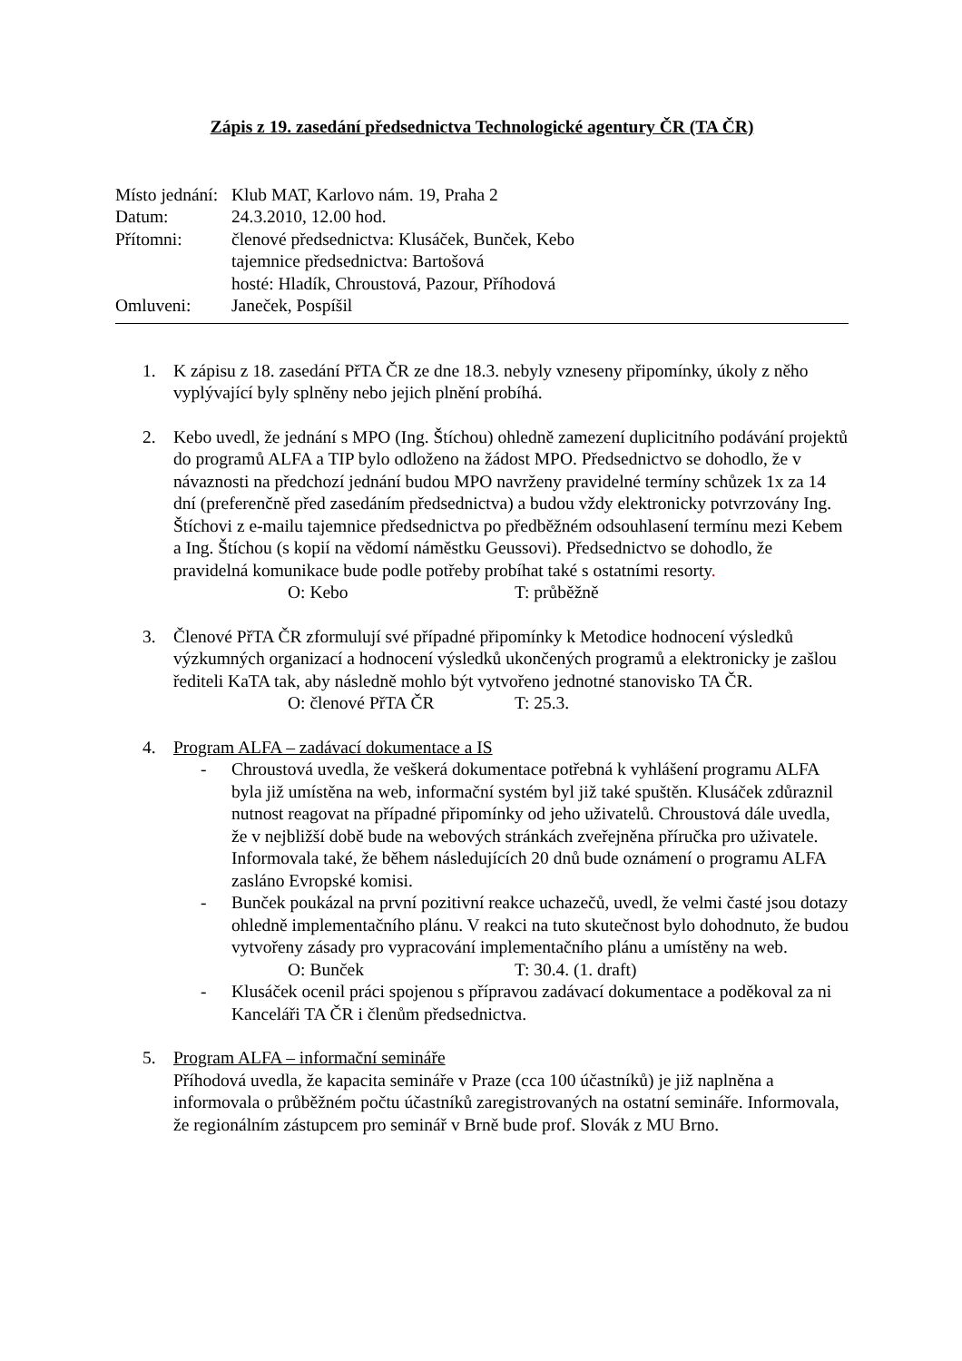Zápis z 19. zasedání předsednictva Technologické agentury ČR (TA ČR)
| Místo jednání: | Klub MAT, Karlovo nám. 19, Praha 2 |
| Datum: | 24.3.2010, 12.00 hod. |
| Přítomni: | členové předsednictva: Klusáček, Bunček, Kebo tajemnice předsednictva: Bartošová hosté: Hladík, Chroustová, Pazour, Příhodová |
| Omluveni: | Janeček, Pospíšil |
1. K zápisu z 18. zasedání PřTA ČR ze dne 18.3. nebyly vzneseny připomínky, úkoly z něho vyplývající byly splněny nebo jejich plnění probíhá.
2. Kebo uvedl, že jednání s MPO (Ing. Štíchou) ohledně zamezení duplicitního podávání projektů do programů ALFA a TIP bylo odloženo na žádost MPO. Předsednictvo se dohodlo, že v návaznosti na předchozí jednání budou MPO navrženy pravidelné termíny schůzek 1x za 14 dní (preferenčně před zasedáním předsednictva) a budou vždy elektronicky potvrzovány Ing. Štíchovi z e-mailu tajemnice předsednictva po předběžném odsouhlasení termínu mezi Kebem a Ing. Štíchou (s kopií na vědomí náměstku Geussovi). Předsednictvo se dohodlo, že pravidelná komunikace bude podle potřeby probíhat také s ostatními resorty.
O: Kebo T: průběžně
3. Členové PřTA ČR zformulují své případné připomínky k Metodice hodnocení výsledků výzkumných organizací a hodnocení výsledků ukončených programů a elektronicky je zašlou řediteli KaTA tak, aby následně mohlo být vytvořeno jednotné stanovisko TA ČR.
O: členové PřTA ČR T: 25.3.
4. Program ALFA – zadávací dokumentace a IS
- Chroustová uvedla, že veškerá dokumentace potřebná k vyhlášení programu ALFA byla již umístěna na web, informační systém byl již také spuštěn. Klusáček zdůraznil nutnost reagovat na případné připomínky od jeho uživatelů. Chroustová dále uvedla, že v nejbližší době bude na webových stránkách zveřejněna příručka pro uživatele. Informovala také, že během následujících 20 dnů bude oznámení o programu ALFA zasláno Evropské komisi.
- Bunček poukázal na první pozitivní reakce uchazečů, uvedl, že velmi časté jsou dotazy ohledně implementačního plánu. V reakci na tuto skutečnost bylo dohodnuto, že budou vytvořeny zásady pro vypracování implementačního plánu a umístěny na web.
O: Bunček T: 30.4. (1. draft)
- Klusáček ocenil práci spojenou s přípravou zadávací dokumentace a poděkoval za ni Kanceláři TA ČR i členům předsednictva.
5. Program ALFA – informační semináře
Příhodová uvedla, že kapacita semináře v Praze (cca 100 účastníků) je již naplněna a informovala o průběžném počtu účastníků zaregistrovaných na ostatní semináře. Informovala, že regionálním zástupcem pro seminář v Brně bude prof. Slovák z MU Brno.